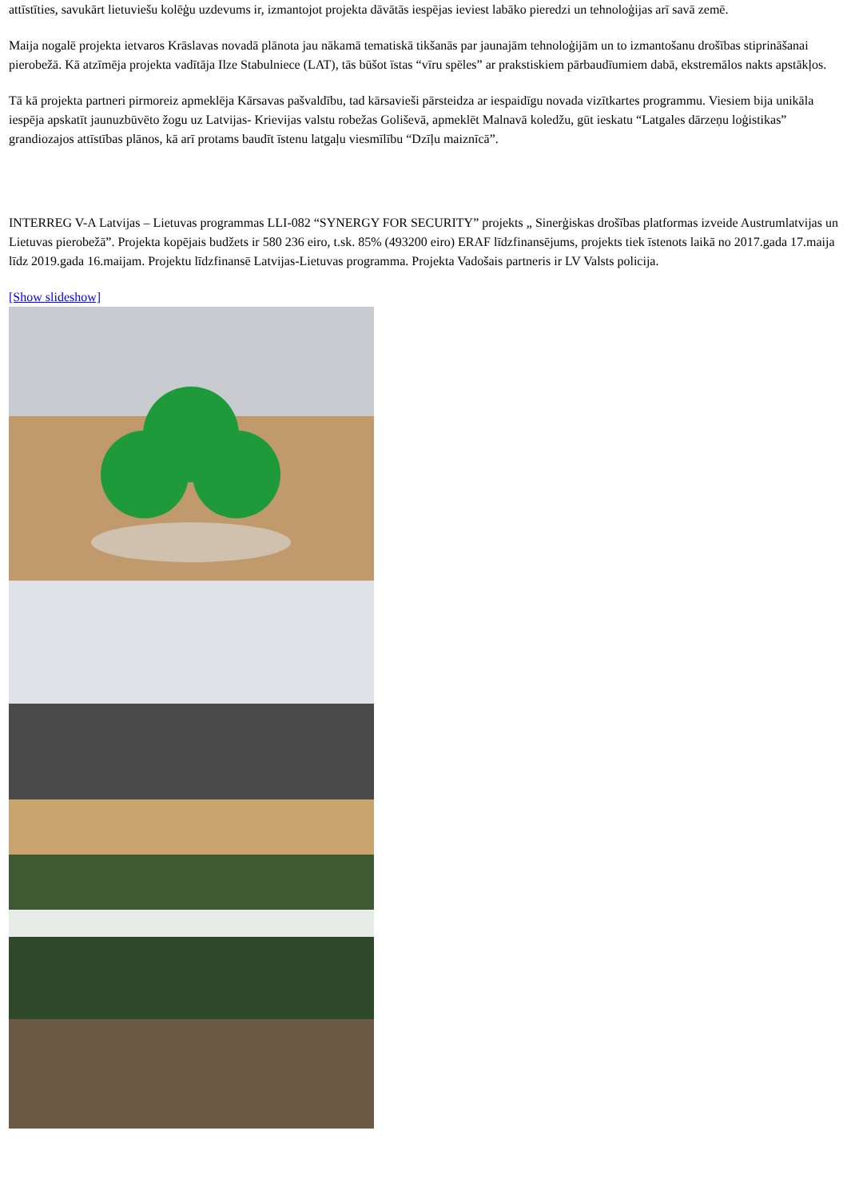attīstīties, savukārt lietuviešu kolēģu uzdevums ir, izmantojot projekta dāvātās iespējas ieviest labāko pieredzi un tehnoloģijas arī savā zemē.
Maija nogalē projekta ietvaros Krāslavas novadā plānota jau nākamā tematiskā tikšanās par jaunajām tehnoloģijām un to izmantošanu drošības stiprināšanai pierobežā. Kā atzīmēja projekta vadītāja Ilze Stabulniece (LAT), tās būšot īstas “vīru spēles” ar prakstiskiem pārbaudīumiem dabā, ekstremālos nakts apstākļos.
Tā kā projekta partneri pirmoreiz apmeklēja Kārsavas pašvaldību, tad kārsavieši pārsteidza ar iespaidīgu novada vizītkartes programmu. Viesiem bija unikāla iespēja apskatīt jaunuzbūvēto žogu uz Latvijas- Krievijas valstu robežas Goliševā, apmeklēt Malnavā koledžu, gūt ieskatu “Latgales dārzeņu loģistikas” grandiozajos attīstības plānos, kā arī protams baudīt īstenu latgaļu viesmīlību “Dzīļu maiznīcā”.
INTERREG V-A Latvijas – Lietuvas programmas LLI-082 “SYNERGY FOR SECURITY” projekts „ Sinerģiskas drošības platformas izveide Austrumlatvijas un Lietuvas pierobežā”. Projekta kopējais budžets ir 580 236 eiro, t.sk. 85% (493200 eiro) ERAF līdzfinansējums, projekts tiek īstenots laikā no 2017.gada 17.maija līdz 2019.gada 16.maijam. Projektu līdzfinansē Latvijas-Lietuvas programma. Projekta Vadošais partneris ir LV Valsts policija.
[Show slideshow]